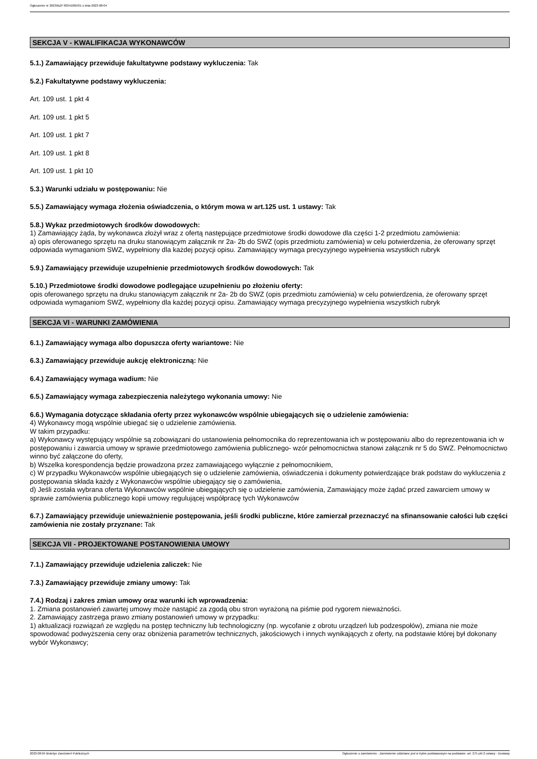Ogłoszenie nr 2023/BZP 00341005/01 z dnia 2023-08-04
SEKCJA V - KWALIFIKACJA WYKONAWCÓW
5.1.) Zamawiający przewiduje fakultatywne podstawy wykluczenia: Tak
5.2.) Fakultatywne podstawy wykluczenia:
Art. 109 ust. 1 pkt 4
Art. 109 ust. 1 pkt 5
Art. 109 ust. 1 pkt 7
Art. 109 ust. 1 pkt 8
Art. 109 ust. 1 pkt 10
5.3.) Warunki udziału w postępowaniu: Nie
5.5.) Zamawiający wymaga złożenia oświadczenia, o którym mowa w art.125 ust. 1 ustawy: Tak
5.8.) Wykaz przedmiotowych środków dowodowych:
1) Zamawiający żąda, by wykonawca złożył wraz z ofertą następujące przedmiotowe środki dowodowe dla części 1-2 przedmiotu zamówienia:
a) opis oferowanego sprzętu na druku stanowiącym załącznik nr 2a- 2b do SWZ (opis przedmiotu zamówienia) w celu potwierdzenia, że oferowany sprzęt odpowiada wymaganiom SWZ, wypełniony dla każdej pozycji opisu. Zamawiający wymaga precyzyjnego wypełnienia wszystkich rubryk
5.9.) Zamawiający przewiduje uzupełnienie przedmiotowych środków dowodowych: Tak
5.10.) Przedmiotowe środki dowodowe podlegające uzupełnieniu po złożeniu oferty:
opis oferowanego sprzętu na druku stanowiącym załącznik nr 2a- 2b do SWZ (opis przedmiotu zamówienia) w celu potwierdzenia, że oferowany sprzęt odpowiada wymaganiom SWZ, wypełniony dla każdej pozycji opisu. Zamawiający wymaga precyzyjnego wypełnienia wszystkich rubryk
SEKCJA VI - WARUNKI ZAMÓWIENIA
6.1.) Zamawiający wymaga albo dopuszcza oferty wariantowe: Nie
6.3.) Zamawiający przewiduje aukcję elektroniczną: Nie
6.4.) Zamawiający wymaga wadium: Nie
6.5.) Zamawiający wymaga zabezpieczenia należytego wykonania umowy: Nie
6.6.) Wymagania dotyczące składania oferty przez wykonawców wspólnie ubiegających się o udzielenie zamówienia:
4) Wykonawcy mogą wspólnie ubiegać się o udzielenie zamówienia.
W takim przypadku:
a) Wykonawcy występujący wspólnie są zobowiązani do ustanowienia pełnomocnika do reprezentowania ich w postępowaniu albo do reprezentowania ich w postępowaniu i zawarcia umowy w sprawie przedmiotowego zamówienia publicznego- wzór pełnomocnictwa stanowi załącznik nr 5 do SWZ. Pełnomocnictwo winno być załączone do oferty,
b) Wszelka korespondencja będzie prowadzona przez zamawiającego wyłącznie z pełnomocnikiem,
c) W przypadku Wykonawców wspólnie ubiegających się o udzielenie zamówienia, oświadczenia i dokumenty potwierdzające brak podstaw do wykluczenia z postępowania składa każdy z Wykonawców wspólnie ubiegający się o zamówienia,
d) Jeśli została wybrana oferta Wykonawców wspólnie ubiegających się o udzielenie zamówienia, Zamawiający może żądać przed zawarciem umowy w sprawie zamówienia publicznego kopii umowy regulującej współpracę tych Wykonawców
6.7.) Zamawiający przewiduje unieważnienie postępowania, jeśli środki publiczne, które zamierzał przeznaczyć na sfinansowanie całości lub części zamówienia nie zostały przyznane: Tak
SEKCJA VII - PROJEKTOWANE POSTANOWIENIA UMOWY
7.1.) Zamawiający przewiduje udzielenia zaliczek: Nie
7.3.) Zamawiający przewiduje zmiany umowy: Tak
7.4.) Rodzaj i zakres zmian umowy oraz warunki ich wprowadzenia:
1. Zmiana postanowień zawartej umowy może nastąpić za zgodą obu stron wyrażoną na piśmie pod rygorem nieważności.
2. Zamawiający zastrzega prawo zmiany postanowień umowy w przypadku:
1) aktualizacji rozwiązań ze względu na postęp techniczny lub technologiczny (np. wycofanie z obrotu urządzeń lub podzespołów), zmiana nie może spowodować podwyższenia ceny oraz obniżenia parametrów technicznych, jakościowych i innych wynikających z oferty, na podstawie której był dokonany wybór Wykonawcy;
2023-08-04 Biuletyn Zamówień Publicznych Ogłoszenie o zamówieniu - Zamówienie udzielane jest w trybie podstawowym na podstawie: art. 275 pkt 2 ustawy - Dostawy